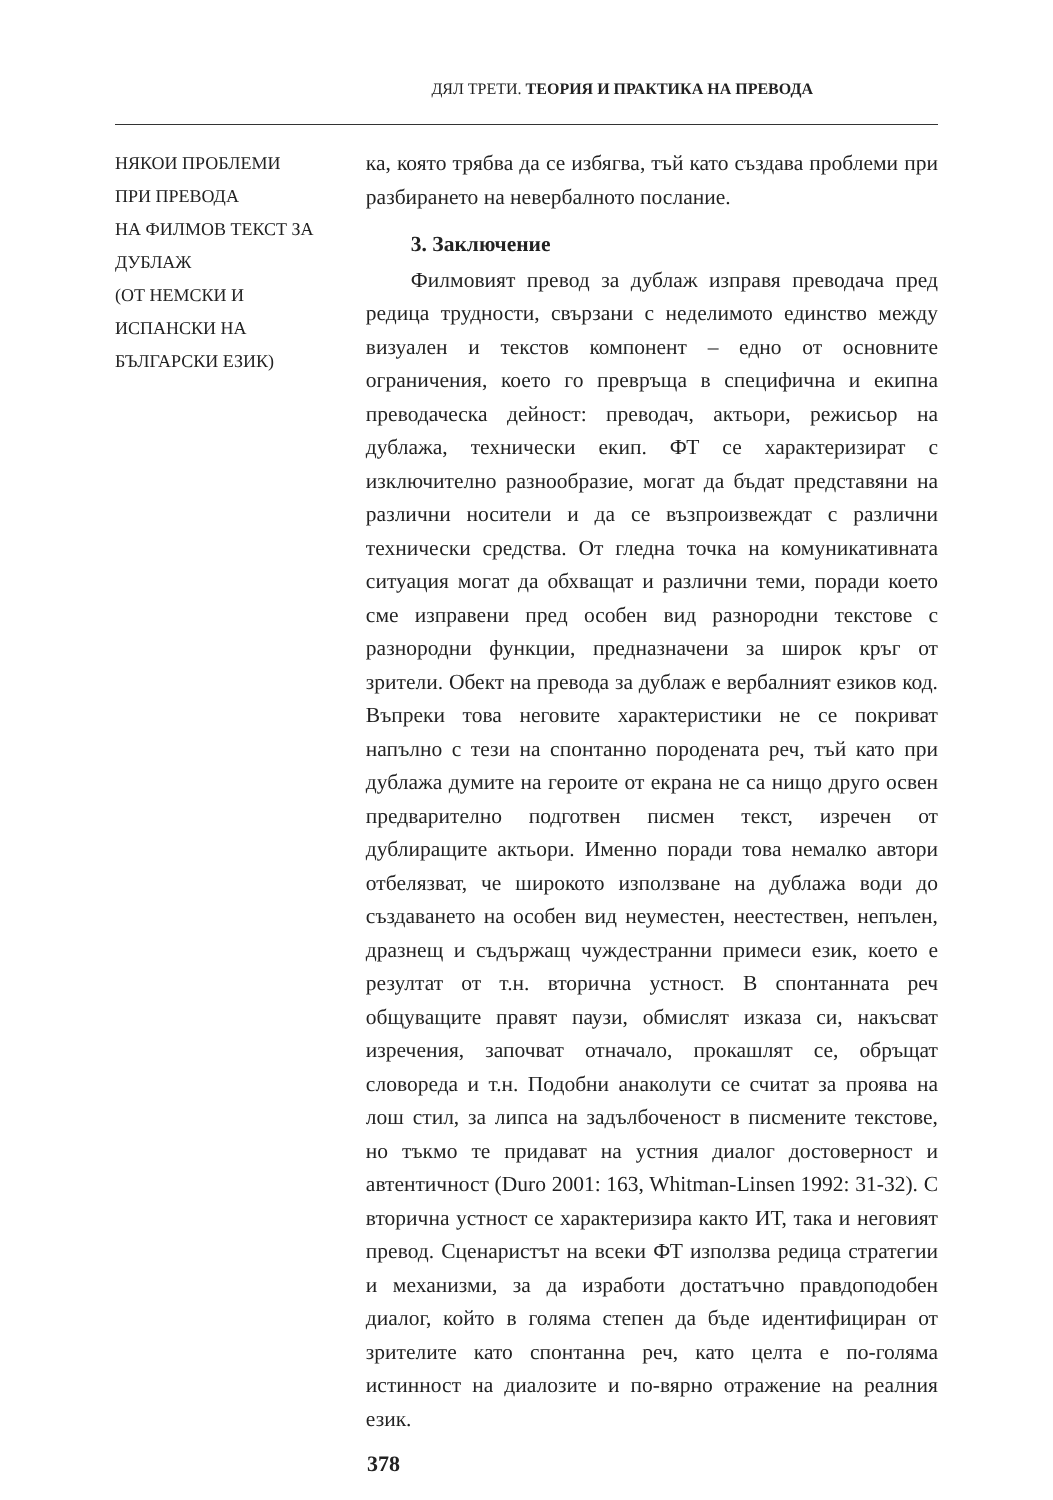ДЯЛ ТРЕТИ. ТЕОРИЯ И ПРАКТИКА НА ПРЕВОДА
НЯКОИ ПРОБЛЕМИ
ПРИ ПРЕВОДА
НА ФИЛМОВ ТЕКСТ ЗА ДУБЛАЖ
(ОТ НЕМСКИ И
ИСПАНСКИ НА
БЪЛГАРСКИ ЕЗИК)
ка, която трябва да се избягва, тъй като създава проблеми при разбирането на невербалното послание.
3. Заключение
Филмовият превод за дублаж изправя преводача пред редица трудности, свързани с неделимото единство между визуален и текстов компонент – едно от основните ограничения, което го превръща в специфична и екипна преводаческа дейност: преводач, актьори, режисьор на дублажа, технически екип. ФТ се характеризират с изключително разнообразие, могат да бъдат представяни на различни носители и да се възпроизвеждат с различни технически средства. От гледна точка на комуникативната ситуация могат да обхващат и различни теми, поради което сме изправени пред особен вид разнородни текстове с разнородни функции, предназначени за широк кръг от зрители. Обект на превода за дублаж е вербалният езиков код. Въпреки това неговите характеристики не се покриват напълно с тези на спонтанно породената реч, тъй като при дублажа думите на героите от екрана не са нищо друго освен предварително подготвен писмен текст, изречен от дублиращите актьори. Именно поради това немалко автори отбелязват, че широкото използване на дублажа води до създаването на особен вид неуместен, неестествен, непълен, дразнещ и съдържащ чуждестранни примеси език, което е резултат от т.н. вторична устност. В спонтанната реч общуващите правят паузи, обмислят изказа си, накъсват изречения, започват отначало, прокашлят се, обръщат словореда и т.н. Подобни анаколути се считат за проява на лош стил, за липса на задълбоченост в писмените текстове, но тъкмо те придават на устния диалог достоверност и автентичност (Duro 2001: 163, Whitman-Linsen 1992: 31-32). С вторична устност се характеризира както ИТ, така и неговият превод. Сценаристът на всеки ФТ използва редица стратегии и механизми, за да изработи достатъчно правдоподобен диалог, който в голяма степен да бъде идентифициран от зрителите като спонтанна реч, като целта е по-голяма истинност на диалозите и по-вярно отражение на реалния език.
378